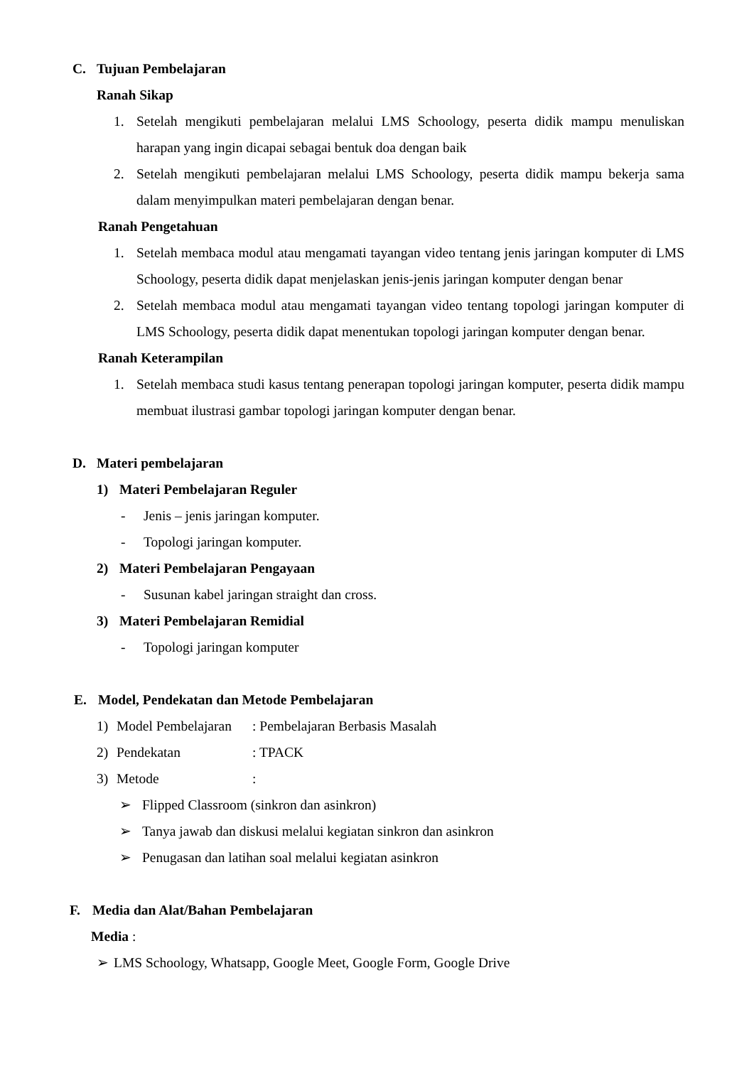C. Tujuan Pembelajaran
Ranah Sikap
1. Setelah mengikuti pembelajaran melalui LMS Schoology, peserta didik mampu menuliskan harapan yang ingin dicapai sebagai bentuk doa dengan baik
2. Setelah mengikuti pembelajaran melalui LMS Schoology, peserta didik mampu bekerja sama dalam menyimpulkan materi pembelajaran dengan benar.
Ranah Pengetahuan
1. Setelah membaca modul atau mengamati tayangan video tentang jenis jaringan komputer di LMS Schoology, peserta didik dapat menjelaskan jenis-jenis jaringan komputer dengan benar
2. Setelah membaca modul atau mengamati tayangan video tentang topologi jaringan komputer di LMS Schoology, peserta didik dapat menentukan topologi jaringan komputer dengan benar.
Ranah Keterampilan
1. Setelah membaca studi kasus tentang penerapan topologi jaringan komputer, peserta didik mampu membuat ilustrasi gambar topologi jaringan komputer dengan benar.
D. Materi pembelajaran
1) Materi Pembelajaran Reguler
- Jenis – jenis jaringan komputer.
- Topologi jaringan komputer.
2) Materi Pembelajaran Pengayaan
- Susunan kabel jaringan straight dan cross.
3) Materi Pembelajaran Remidial
- Topologi jaringan komputer
E. Model, Pendekatan dan Metode Pembelajaran
1) Model Pembelajaran: Pembelajaran Berbasis Masalah
2) Pendekatan: TPACK
3) Metode:
➢ Flipped Classroom (sinkron dan asinkron)
➢ Tanya jawab dan diskusi melalui kegiatan sinkron dan asinkron
➢ Penugasan dan latihan soal melalui kegiatan asinkron
F. Media dan Alat/Bahan Pembelajaran
Media :
➢ LMS Schoology, Whatsapp, Google Meet, Google Form, Google Drive